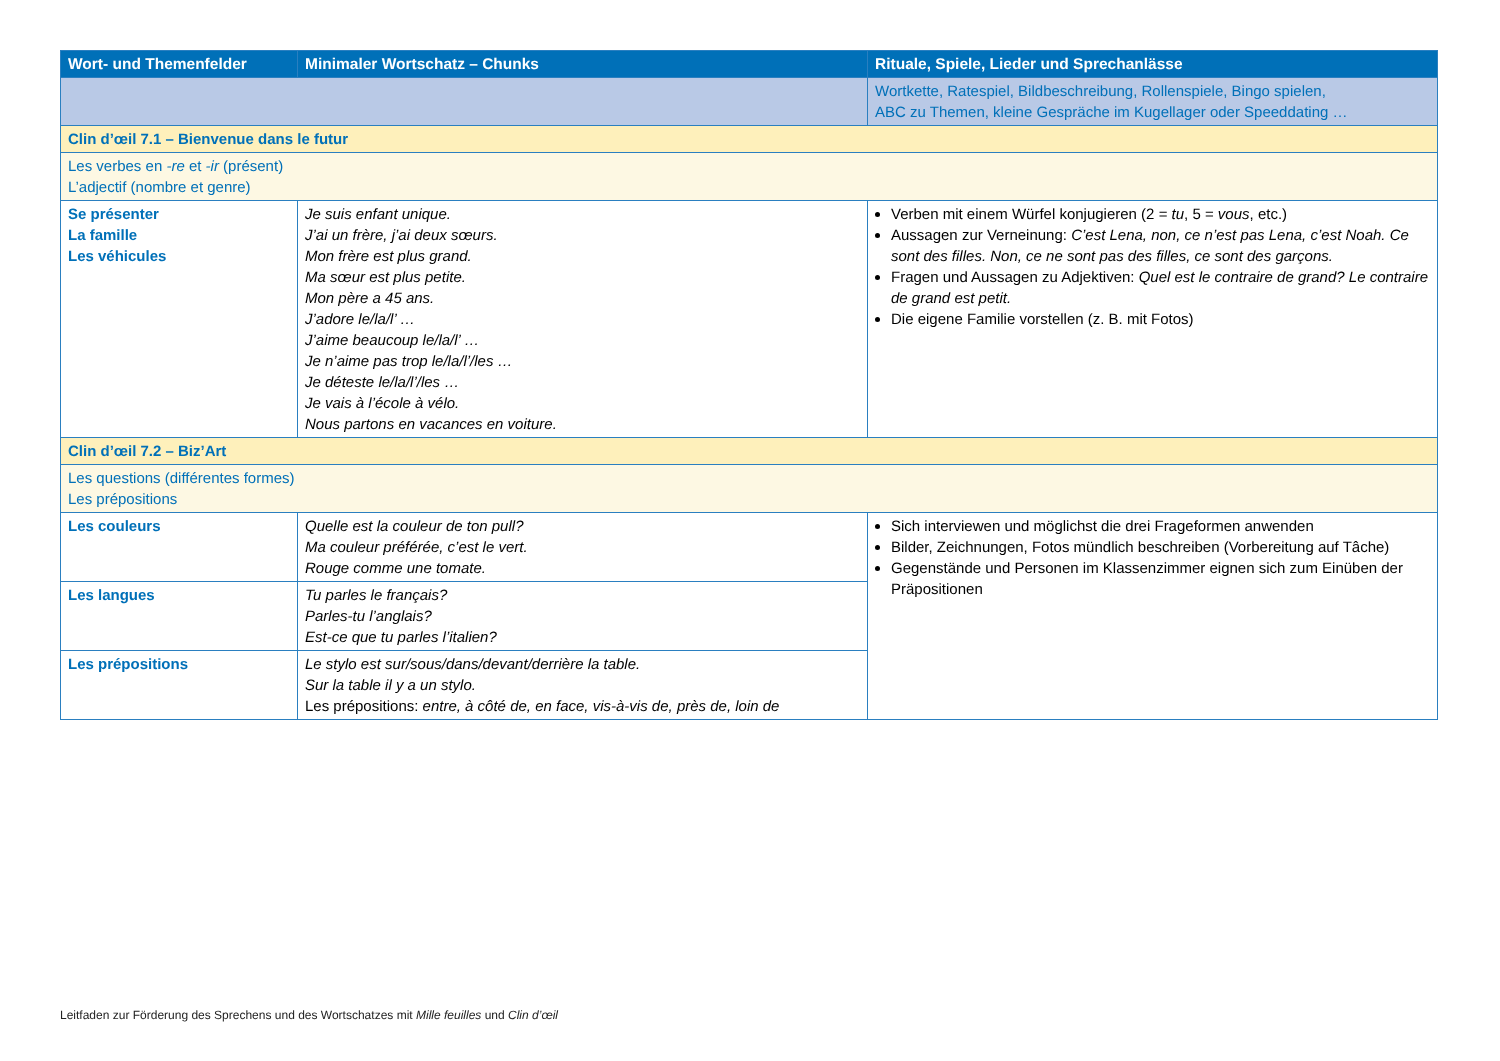| Wort- und Themenfelder | Minimaler Wortschatz – Chunks | Rituale, Spiele, Lieder und Sprechanlässe |
| --- | --- | --- |
| | | Wortkette, Ratespiel, Bildbeschreibung, Rollenspiele, Bingo spielen, ABC zu Themen, kleine Gespräche im Kugellager oder Speeddating … |
| Clin d’œil 7.1 – Bienvenue dans le futur | | |
| Les verbes en -re et -ir (présent) L’adjectif (nombre et genre) | | |
| Se présenter La famille Les véhicules | Je suis enfant unique. J’ai un frère, j’ai deux sœurs. Mon frère est plus grand. Ma sœur est plus petite. Mon père a 45 ans. J’adore le/la/l’ … J’aime beaucoup le/la/l’ … Je n’aime pas trop le/la/l’/les … Je déteste le/la/l’/les … Je vais à l’école à vélo. Nous partons en vacances en voiture. | Verben mit einem Würfel konjugieren (2 = tu , 5 = vous , etc.) Aussagen zur Verneinung: C’est Lena, non, ce n’est pas Lena, c’est Noah. Ce sont des filles. Non, ce ne sont pas des filles, ce sont des garçons. Fragen und Aussagen zu Adjektiven: Quel est le contraire de grand? Le contraire de grand est petit. Die eigene Familie vorstellen (z. B. mit Fotos) |
| Clin d’œil 7.2 – Biz’Art | | |
| Les questions (différentes formes) Les prépositions | | |
| Les couleurs | Quelle est la couleur de ton pull? Ma couleur préférée, c’est le vert. Rouge comme une tomate. | Sich interviewen und möglichst die drei Frageformen anwenden Bilder, Zeichnungen, Fotos mündlich beschreiben (Vorbereitung auf Tâche) Gegenstände und Personen im Klassenzimmer eignen sich zum Einüben der Präpositionen |
| Les langues | Tu parles le français? Parles-tu l’anglais? Est-ce que tu parles l’italien? | |
| Les prépositions | Le stylo est sur/sous/dans/devant/derrière la table. Sur la table il y a un stylo. Les prépositions: entre, à côté de, en face, vis-à-vis de, près de, loin de | |
Leitfaden zur Förderung des Sprechens und des Wortschatzes mit Mille feuilles und Clin d’œil